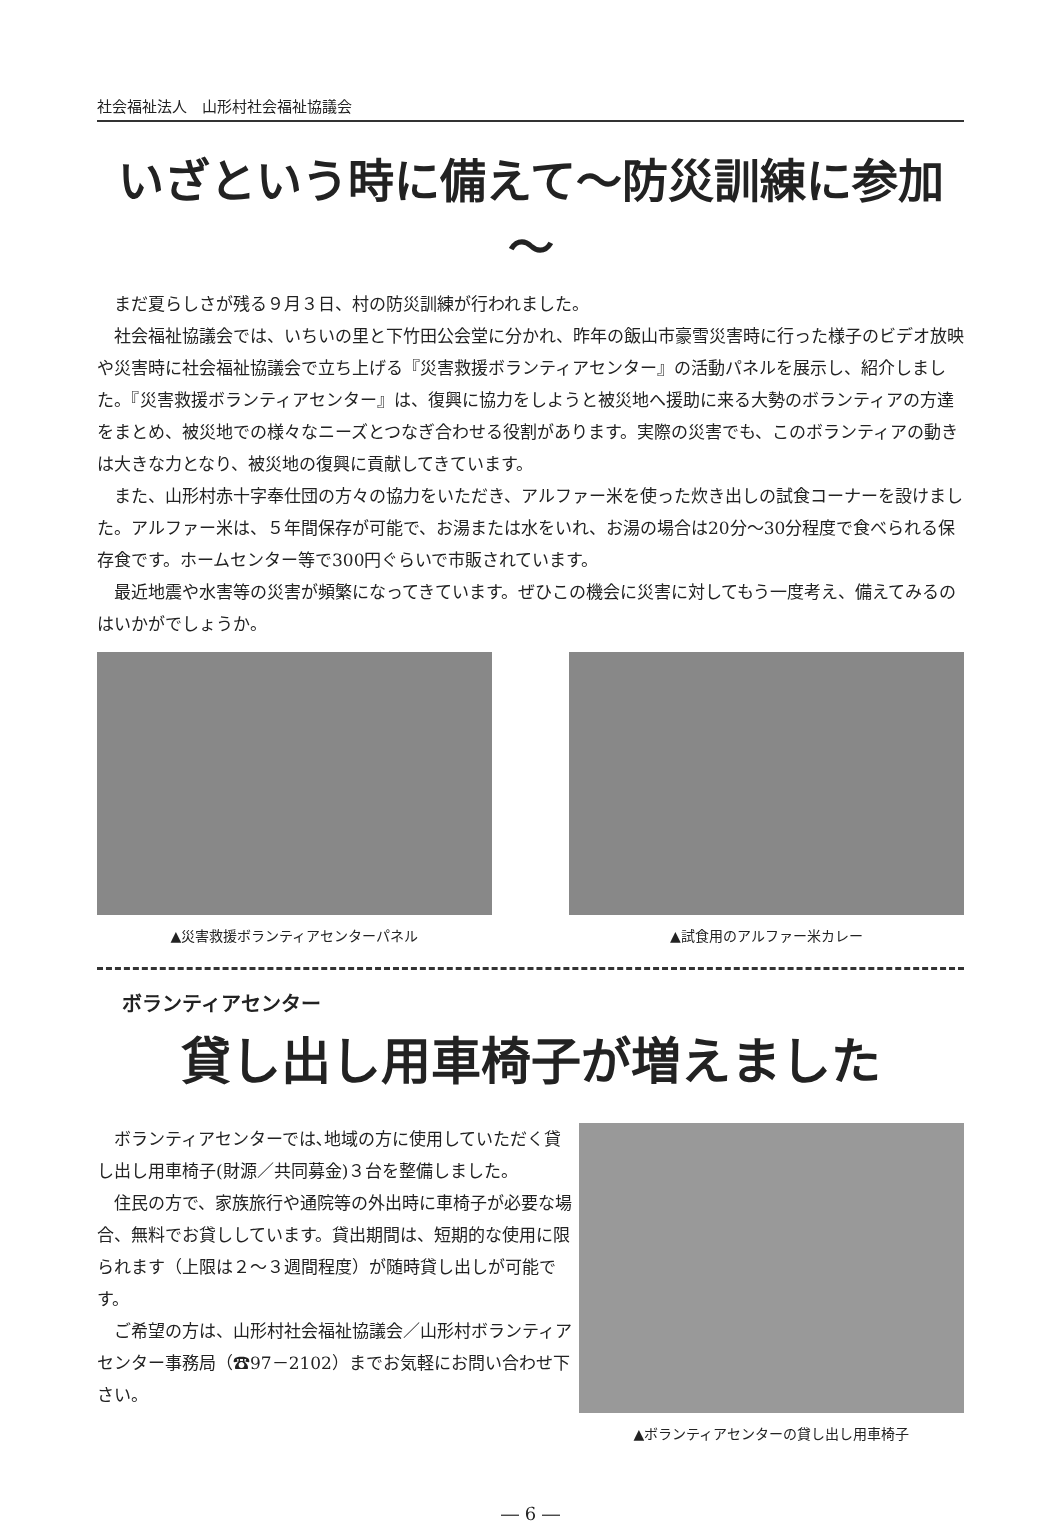社会福祉法人　山形村社会福祉協議会
いざという時に備えて～防災訓練に参加～
まだ夏らしさが残る９月３日、村の防災訓練が行われました。
社会福祉協議会では、いちいの里と下竹田公会堂に分かれ、昨年の飯山市豪雪災害時に行った様子のビデオ放映や災害時に社会福祉協議会で立ち上げる『災害救援ボランティアセンター』の活動パネルを展示し、紹介しました。『災害救援ボランティアセンター』は、復興に協力をしようと被災地へ援助に来る大勢のボランティアの方達をまとめ、被災地での様々なニーズとつなぎ合わせる役割があります。実際の災害でも、このボランティアの動きは大きな力となり、被災地の復興に貢献してきています。
また、山形村赤十字奉仕団の方々の協力をいただき、アルファー米を使った炊き出しの試食コーナーを設けました。アルファー米は、５年間保存が可能で、お湯または水をいれ、お湯の場合は20分～30分程度で食べられる保存食です。ホームセンター等で300円ぐらいで市販されています。
最近地震や水害等の災害が頻繁になってきています。ぜひこの機会に災害に対してもう一度考え、備えてみるのはいかがでしょうか。
▲災害救援ボランティアセンターパネル ▲試食用のアルファー米カレー
ボランティアセンター
貸し出し用車椅子が増えました
ボランティアセンターでは､地域の方に使用していただく貸し出し用車椅子(財源／共同募金)３台を整備しました。
住民の方で、家族旅行や通院等の外出時に車椅子が必要な場合、無料でお貸ししています。貸出期間は、短期的な使用に限られます（上限は２～３週間程度）が随時貸し出しが可能です。
ご希望の方は、山形村社会福祉協議会／山形村ボランティアセンター事務局（☎97－2102）までお気軽にお問い合わせ下さい。
▲ボランティアセンターの貸し出し用車椅子
― 6 ―